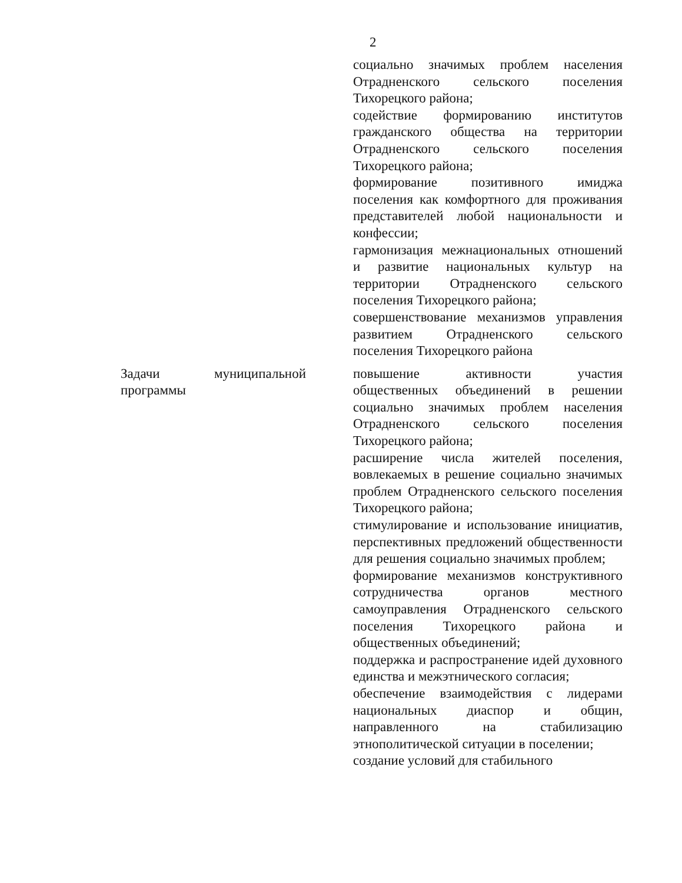2
| | социально значимых проблем населения Отрадненского сельского поселения Тихорецкого района; содействие формированию институтов гражданского общества на территории Отрадненского сельского поселения Тихорецкого района; формирование позитивного имиджа поселения как комфортного для проживания представителей любой национальности и конфессии; гармонизация межнациональных отношений и развитие национальных культур на территории Отрадненского сельского поселения Тихорецкого района; совершенствование механизмов управления развитием Отрадненского сельского поселения Тихорецкого района |
| Задачи муниципальной программы | повышение активности участия общественных объединений в решении социально значимых проблем населения Отрадненского сельского поселения Тихорецкого района; расширение числа жителей поселения, вовлекаемых в решение социально значимых проблем Отрадненского сельского поселения Тихорецкого района; стимулирование и использование инициатив, перспективных предложений общественности для решения социально значимых проблем; формирование механизмов конструктивного сотрудничества органов местного самоуправления Отрадненского сельского поселения Тихорецкого района и общественных объединений; поддержка и распространение идей духовного единства и межэтнического согласия; обеспечение взаимодействия с лидерами национальных диаспор и общин, направленного на стабилизацию этнополитической ситуации в поселении; создание условий для стабильного |